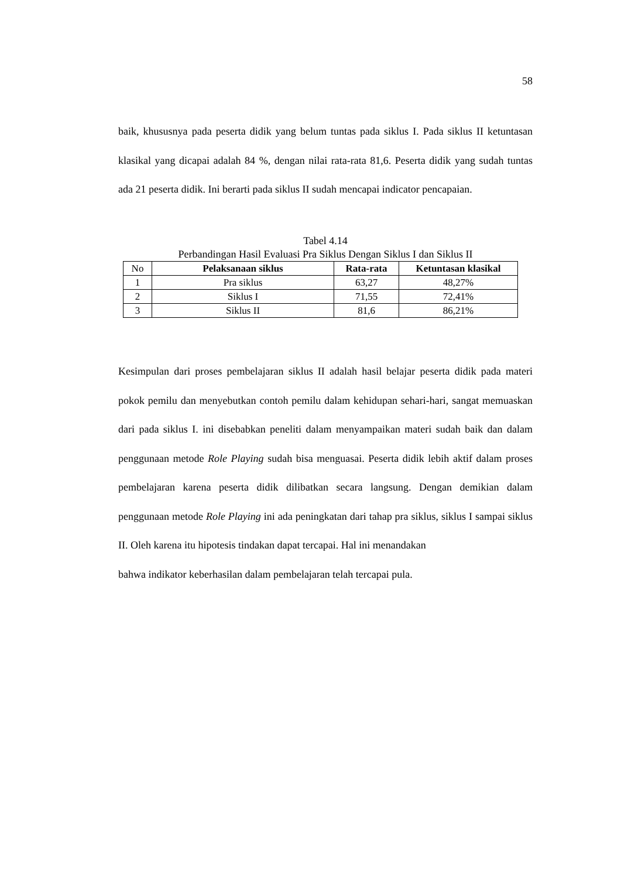58
baik, khususnya pada peserta didik yang belum tuntas pada siklus I. Pada siklus II ketuntasan klasikal yang dicapai adalah 84 %, dengan nilai rata-rata 81,6. Peserta didik yang sudah tuntas ada 21 peserta didik. Ini berarti pada siklus II sudah mencapai indicator pencapaian.
Tabel 4.14
Perbandingan Hasil Evaluasi Pra Siklus Dengan Siklus I dan Siklus II
| No | Pelaksanaan siklus | Rata-rata | Ketuntasan klasikal |
| 1 | Pra siklus | 63,27 | 48,27% |
| 2 | Siklus I | 71,55 | 72,41% |
| 3 | Siklus II | 81,6 | 86,21% |
Kesimpulan dari proses pembelajaran siklus II adalah hasil belajar peserta didik pada materi pokok pemilu dan menyebutkan contoh pemilu dalam kehidupan sehari-hari, sangat memuaskan dari pada siklus I. ini disebabkan peneliti dalam menyampaikan materi sudah baik dan dalam penggunaan metode Role Playing sudah bisa menguasai. Peserta didik lebih aktif dalam proses pembelajaran karena peserta didik dilibatkan secara langsung. Dengan demikian dalam penggunaan metode Role Playing ini ada peningkatan dari tahap pra siklus, siklus I sampai siklus II. Oleh karena itu hipotesis tindakan dapat tercapai. Hal ini menandakan
bahwa indikator keberhasilan dalam pembelajaran telah tercapai pula.